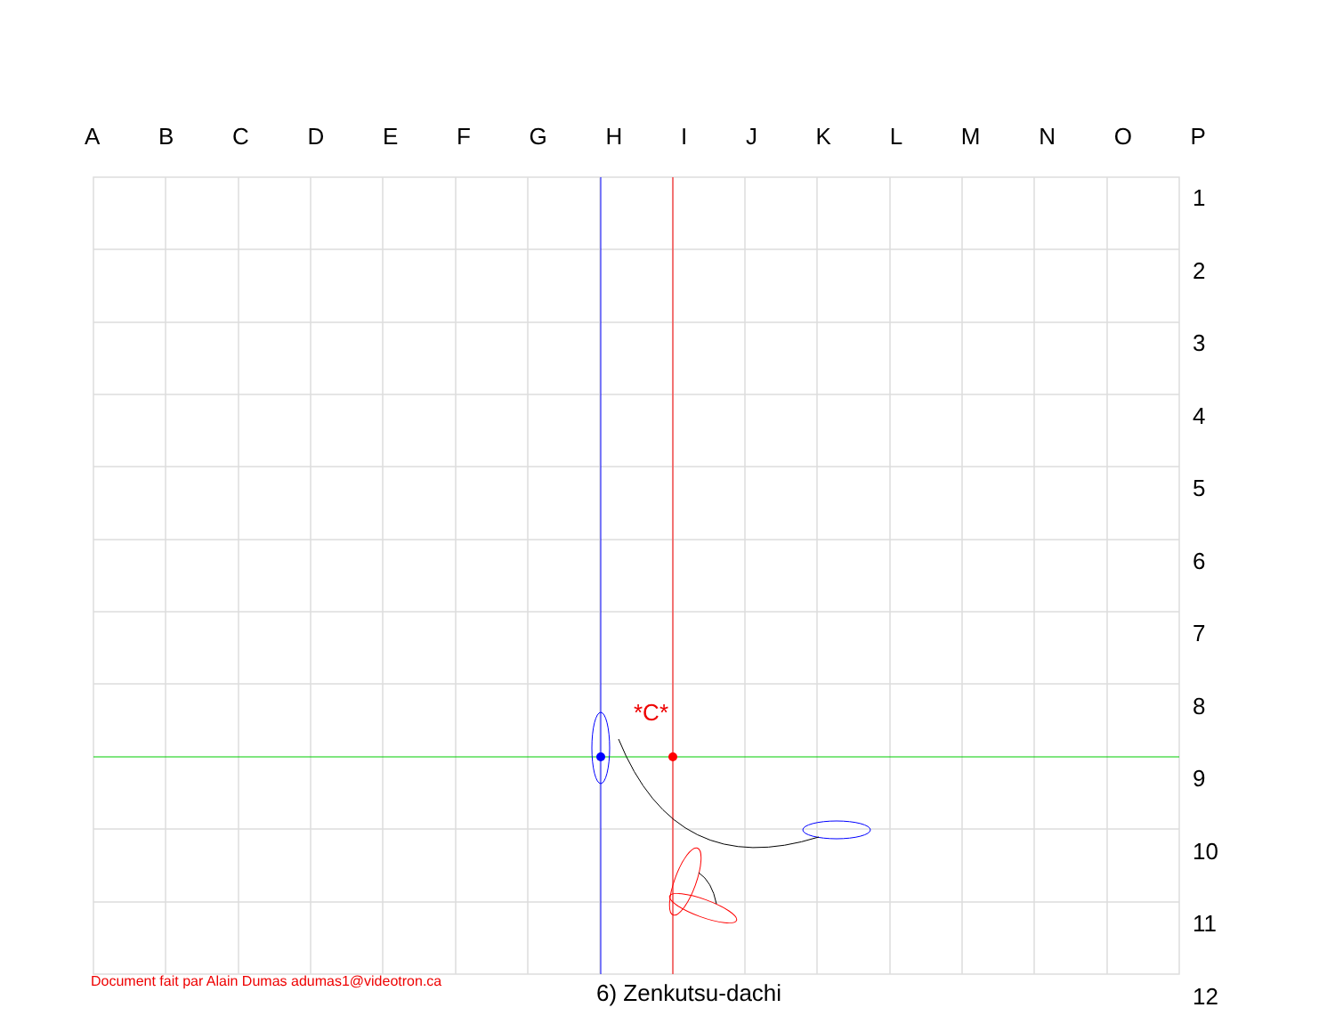A B C D E F G H I J K L M N O P
1
2
3
4
5
6
7
8
9
10
11
12
*C*
Document fait par Alain Dumas adumas1@videotron.ca
6) Zenkutsu-dachi